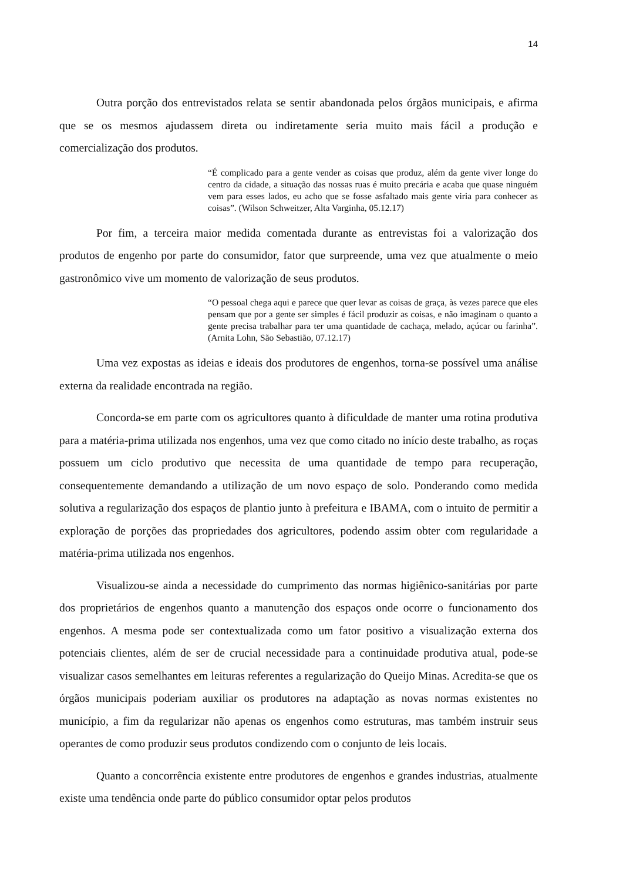14
Outra porção dos entrevistados relata se sentir abandonada pelos órgãos municipais, e afirma que se os mesmos ajudassem direta ou indiretamente seria muito mais fácil a produção e comercialização dos produtos.
“É complicado para a gente vender as coisas que produz, além da gente viver longe do centro da cidade, a situação das nossas ruas é muito precária e acaba que quase ninguém vem para esses lados, eu acho que se fosse asfaltado mais gente viria para conhecer as coisas”. (Wilson Schweitzer, Alta Varginha, 05.12.17)
Por fim, a terceira maior medida comentada durante as entrevistas foi a valorização dos produtos de engenho por parte do consumidor, fator que surpreende, uma vez que atualmente o meio gastronômico vive um momento de valorização de seus produtos.
“O pessoal chega aqui e parece que quer levar as coisas de graça, às vezes parece que eles pensam que por a gente ser simples é fácil produzir as coisas, e não imaginam o quanto a gente precisa trabalhar para ter uma quantidade de cachaça, melado, açúcar ou farinha”. (Arnita Lohn, São Sebastião, 07.12.17)
Uma vez expostas as ideias e ideais dos produtores de engenhos, torna-se possível uma análise externa da realidade encontrada na região.
Concorda-se em parte com os agricultores quanto à dificuldade de manter uma rotina produtiva para a matéria-prima utilizada nos engenhos, uma vez que como citado no início deste trabalho, as roças possuem um ciclo produtivo que necessita de uma quantidade de tempo para recuperação, consequentemente demandando a utilização de um novo espaço de solo. Ponderando como medida solutiva a regularização dos espaços de plantio junto à prefeitura e IBAMA, com o intuito de permitir a exploração de porções das propriedades dos agricultores, podendo assim obter com regularidade a matéria-prima utilizada nos engenhos.
Visualizou-se ainda a necessidade do cumprimento das normas higiênico-sanitárias por parte dos proprietários de engenhos quanto a manutenção dos espaços onde ocorre o funcionamento dos engenhos. A mesma pode ser contextualizada como um fator positivo a visualização externa dos potenciais clientes, além de ser de crucial necessidade para a continuidade produtiva atual, pode-se visualizar casos semelhantes em leituras referentes a regularização do Queijo Minas. Acredita-se que os órgãos municipais poderiam auxiliar os produtores na adaptação as novas normas existentes no município, a fim da regularizar não apenas os engenhos como estruturas, mas também instruir seus operantes de como produzir seus produtos condizendo com o conjunto de leis locais.
Quanto a concorrência existente entre produtores de engenhos e grandes industrias, atualmente existe uma tendência onde parte do público consumidor optar pelos produtos